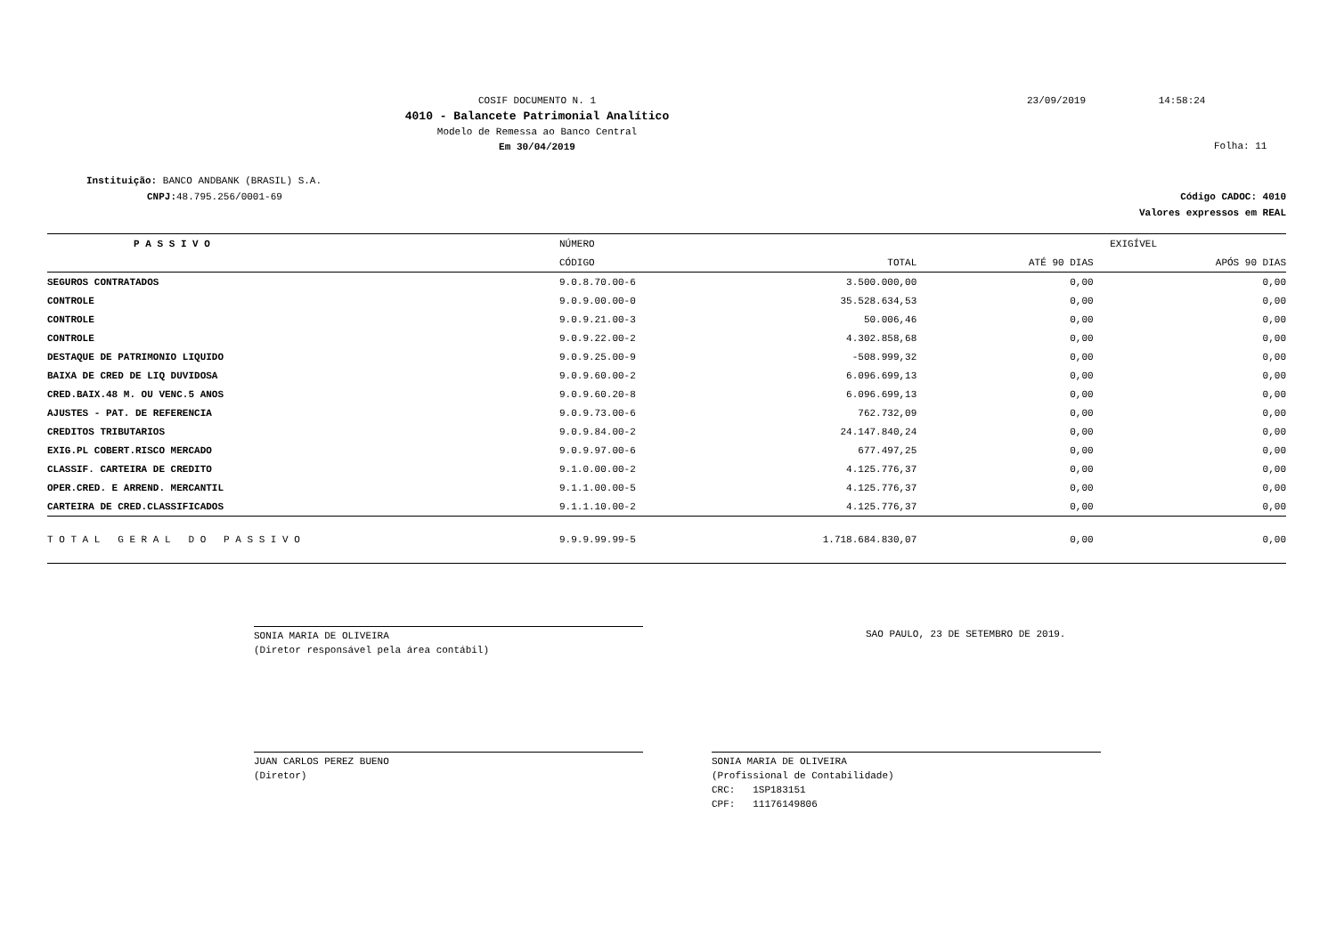COSIF DOCUMENTO N. 1
4010 - Balancete Patrimonial Analítico
Modelo de Remessa ao Banco Central
Em 30/04/2019
23/09/2019 14:58:24
Folha: 11
Instituição: BANCO ANDBANK (BRASIL) S.A.
CNPJ: 48.795.256/0001-69
Código CADOC: 4010
Valores expressos em REAL
| P A S S I V O | | NÚMERO | | EXIGÍVEL | |
| --- | --- | --- | --- | --- | --- |
| | | CÓDIGO | TOTAL | ATÉ 90 DIAS | APÓS 90 DIAS |
| SEGUROS CONTRATADOS | | 9.0.8.70.00-6 | 3.500.000,00 | 0,00 | 0,00 |
| CONTROLE | | 9.0.9.00.00-0 | 35.528.634,53 | 0,00 | 0,00 |
| CONTROLE | | 9.0.9.21.00-3 | 50.006,46 | 0,00 | 0,00 |
| CONTROLE | | 9.0.9.22.00-2 | 4.302.858,68 | 0,00 | 0,00 |
| DESTAQUE DE PATRIMONIO LIQUIDO | | 9.0.9.25.00-9 | -508.999,32 | 0,00 | 0,00 |
| BAIXA DE CRED DE LIQ DUVIDOSA | | 9.0.9.60.00-2 | 6.096.699,13 | 0,00 | 0,00 |
| CRED.BAIX.48 M. OU VENC.5 ANOS | | 9.0.9.60.20-8 | 6.096.699,13 | 0,00 | 0,00 |
| AJUSTES - PAT. DE REFERENCIA | | 9.0.9.73.00-6 | 762.732,09 | 0,00 | 0,00 |
| CREDITOS TRIBUTARIOS | | 9.0.9.84.00-2 | 24.147.840,24 | 0,00 | 0,00 |
| EXIG.PL COBERT.RISCO MERCADO | | 9.0.9.97.00-6 | 677.497,25 | 0,00 | 0,00 |
| CLASSIF. CARTEIRA DE CREDITO | | 9.1.0.00.00-2 | 4.125.776,37 | 0,00 | 0,00 |
| OPER.CRED. E ARREND. MERCANTIL | | 9.1.1.00.00-5 | 4.125.776,37 | 0,00 | 0,00 |
| CARTEIRA DE CRED.CLASSIFICADOS | | 9.1.1.10.00-2 | 4.125.776,37 | 0,00 | 0,00 |
| T O T A L G E R A L D O P A S S I V O | | 9.9.9.99.99-5 | 1.718.684.830,07 | 0,00 | 0,00 |
SONIA MARIA DE OLIVEIRA
(Diretor responsável pela área contábil)
SAO PAULO, 23 DE SETEMBRO DE 2019.
JUAN CARLOS PEREZ BUENO
(Diretor)
SONIA MARIA DE OLIVEIRA
(Profissional de Contabilidade)
CRC: 1SP183151
CPF: 11176149806